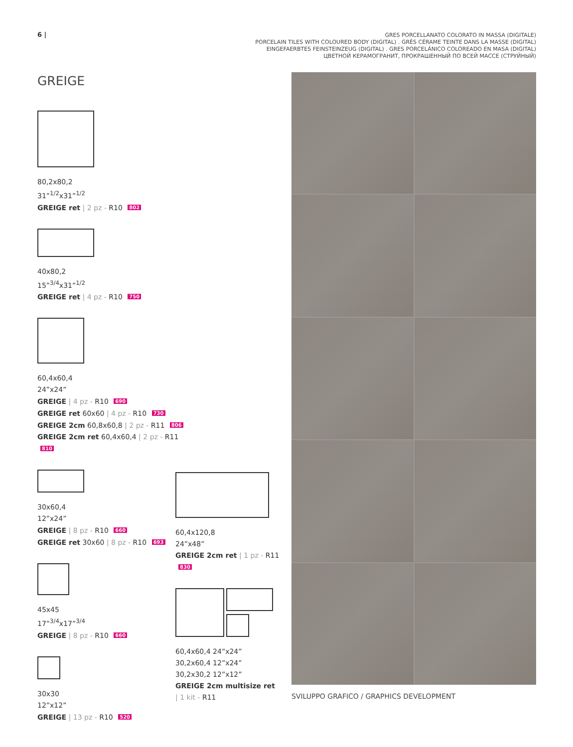6 |
GRES PORCELLANATO COLORATO IN MASSA (DIGITALE)
PORCELAIN TILES WITH COLOURED BODY (DIGITAL) . GRÈS CÉRAME TEINTE DANS LA MASSE (DIGITAL)
EINGEFAERBTES FEINSTEINZEUG (DIGITAL) . GRES PORCELÁNICO COLOREADO EN MASA (DIGITAL)
ЦВЕТНОЙ КЕРАМОГРАНИТ, ПРОКРАШЕННЫЙ ПО ВСЕЙ МАССЕ (СТРУЙНЫЙ)
GREIGE
80,2x80,2
31”<sup>1/2</sup>x31”<sup>1/2</sup>
GREIGE ret | 2 pz - R10 802
40x80,2
15”<sup>3/4</sup>x31”<sup>1/2</sup>
GREIGE ret | 4 pz - R10 750
60,4x60,4
24”x24”
GREIGE | 4 pz - R10 690
GREIGE ret 60x60 | 4 pz - R10 730
GREIGE 2cm 60,8x60,8 | 2 pz - R11 806
GREIGE 2cm ret 60,4x60,4 | 2 pz - R11 810
30x60,4
12”x24”
GREIGE | 8 pz - R10 660
GREIGE ret 30x60 | 8 pz - R10 693
45x45
17”<sup>3/4</sup>x17”<sup>3/4</sup>
GREIGE | 8 pz - R10 660
30x30
12”x12”
GREIGE | 13 pz - R10 520
60,4x120,8
24”x48”
GREIGE 2cm ret | 1 pz - R11 830
60,4x60,4 24”x24”
30,2x60,4 12”x24”
30,2x30,2 12”x12”
GREIGE 2cm multisize ret
| 1 kit - R11
SVILUPPO GRAFICO / GRAPHICS DEVELOPMENT